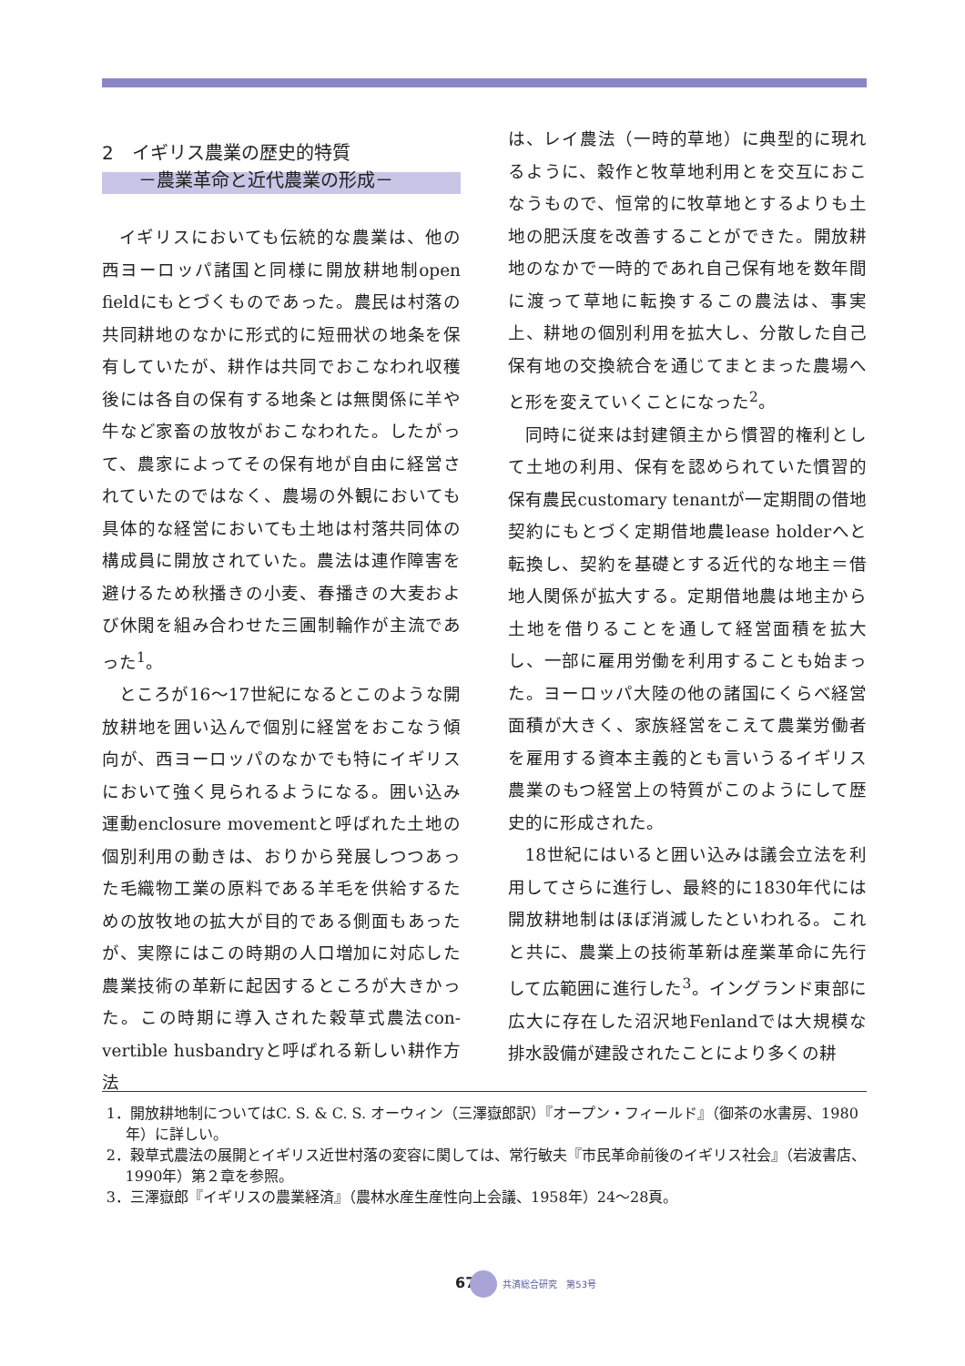2　イギリス農業の歴史的特質
　　－農業革命と近代農業の形成－
イギリスにおいても伝統的な農業は、他の西ヨーロッパ諸国と同様に開放耕地制open fieldにもとづくものであった。農民は村落の共同耕地のなかに形式的に短冊状の地条を保有していたが、耕作は共同でおこなわれ収穫後には各自の保有する地条とは無関係に羊や牛など家畜の放牧がおこなわれた。したがって、農家によってその保有地が自由に経営されていたのではなく、農場の外観においても具体的な経営においても土地は村落共同体の構成員に開放されていた。農法は連作障害を避けるため秋播きの小麦、春播きの大麦および休閑を組み合わせた三圃制輪作が主流であった<sup>1</sup>。
ところが16～17世紀になるとこのような開放耕地を囲い込んで個別に経営をおこなう傾向が、西ヨーロッパのなかでも特にイギリスにおいて強く見られるようになる。囲い込み運動enclosure movementと呼ばれた土地の個別利用の動きは、おりから発展しつつあった毛織物工業の原料である羊毛を供給するための放牧地の拡大が目的である側面もあったが、実際にはこの時期の人口増加に対応した農業技術の革新に起因するところが大きかった。この時期に導入された穀草式農法con-vertible husbandryと呼ばれる新しい耕作方法
は、レイ農法（一時的草地）に典型的に現れるように、穀作と牧草地利用とを交互におこなうもので、恒常的に牧草地とするよりも土地の肥沃度を改善することができた。開放耕地のなかで一時的であれ自己保有地を数年間に渡って草地に転換するこの農法は、事実上、耕地の個別利用を拡大し、分散した自己保有地の交換統合を通じてまとまった農場へと形を変えていくことになった<sup>2</sup>。
同時に従来は封建領主から慣習的権利として土地の利用、保有を認められていた慣習的保有農民customary tenantが一定期間の借地契約にもとづく定期借地農lease holderへと転換し、契約を基礎とする近代的な地主＝借地人関係が拡大する。定期借地農は地主から土地を借りることを通して経営面積を拡大し、一部に雇用労働を利用することも始まった。ヨーロッパ大陸の他の諸国にくらべ経営面積が大きく、家族経営をこえて農業労働者を雇用する資本主義的とも言いうるイギリス農業のもつ経営上の特質がこのようにして歴史的に形成された。
18世紀にはいると囲い込みは議会立法を利用してさらに進行し、最終的に1830年代には開放耕地制はほぼ消滅したといわれる。これと共に、農業上の技術革新は産業革命に先行して広範囲に進行した<sup>3</sup>。イングランド東部に広大に存在した沼沢地Fenlandでは大規模な排水設備が建設されたことにより多くの耕
1．開放耕地制についてはC. S. & C. S. オーウィン（三澤嶽郎訳）『オープン・フィールド』（御茶の水書房、1980年）に詳しい。
2．穀草式農法の展開とイギリス近世村落の変容に関しては、常行敏夫『市民革命前後のイギリス社会』（岩波書店、1990年）第２章を参照。
3．三澤嶽郎『イギリスの農業経済』（農林水産生産性向上会議、1958年）24～28頁。
67 共済総合研究　第53号